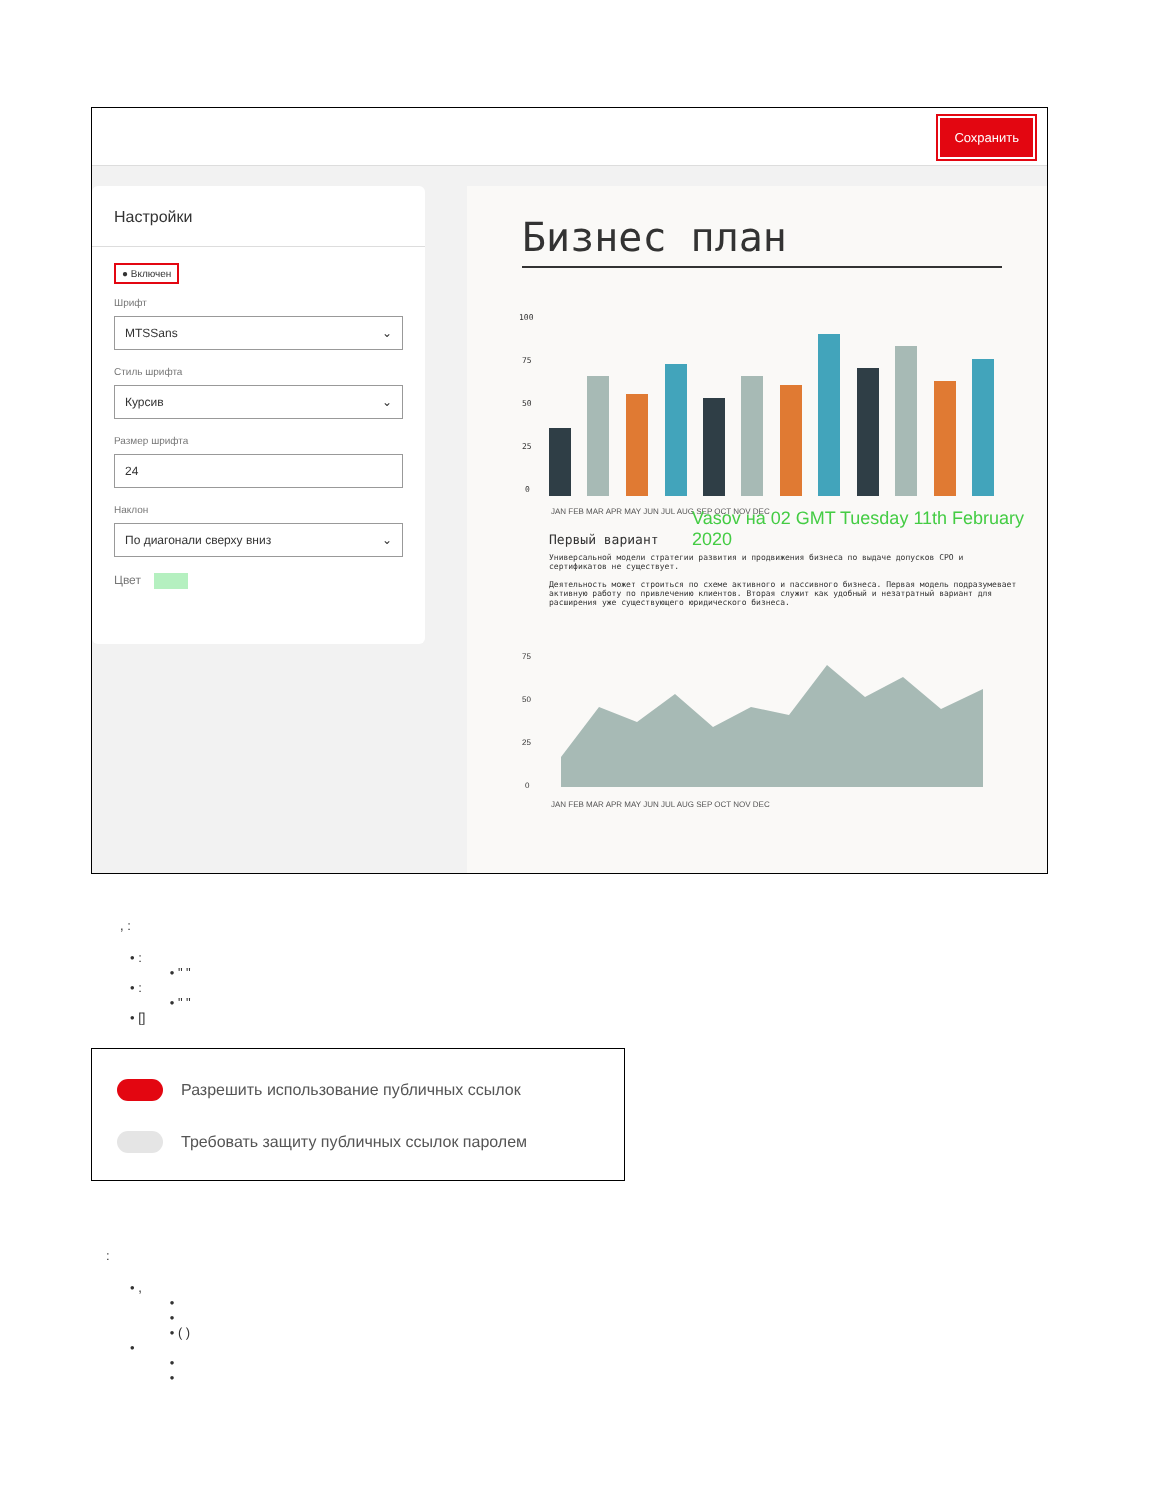Сохранить
Настройки
● Включен
Шрифт
MTSSans ⌄
Стиль шрифта
Курсив ⌄
Размер шрифта
24
Наклон
По диагонали сверху вниз ⌄
Цвет
Бизнес план
100
75
50
25
0
JAN FEB MAR APR MAY JUN JUL AUG SEP OCT NOV DEC
Первый вариант
Универсальной модели стратегии развития и продвижения бизнеса по выдаче допусков СРО и сертификатов не существует.
Деятельность может строиться по схеме активного и пассивного бизнеса. Первая модель подразумевает активную работу по привлечению клиентов. Вторая служит как удобный и незатратный вариант для расширения уже существующего юридического бизнеса.
75
50
25
0
JAN FEB MAR APR MAY JUN JUL AUG SEP OCT NOV DEC
Vasov на 02 GMT Tuesday 11th February 2020
, :
• :
• " "
• :
• " "
• []
Разрешить использование публичных ссылок
Требовать защиту публичных ссылок паролем
:
• ,
•
•
• ( )
•
•
•